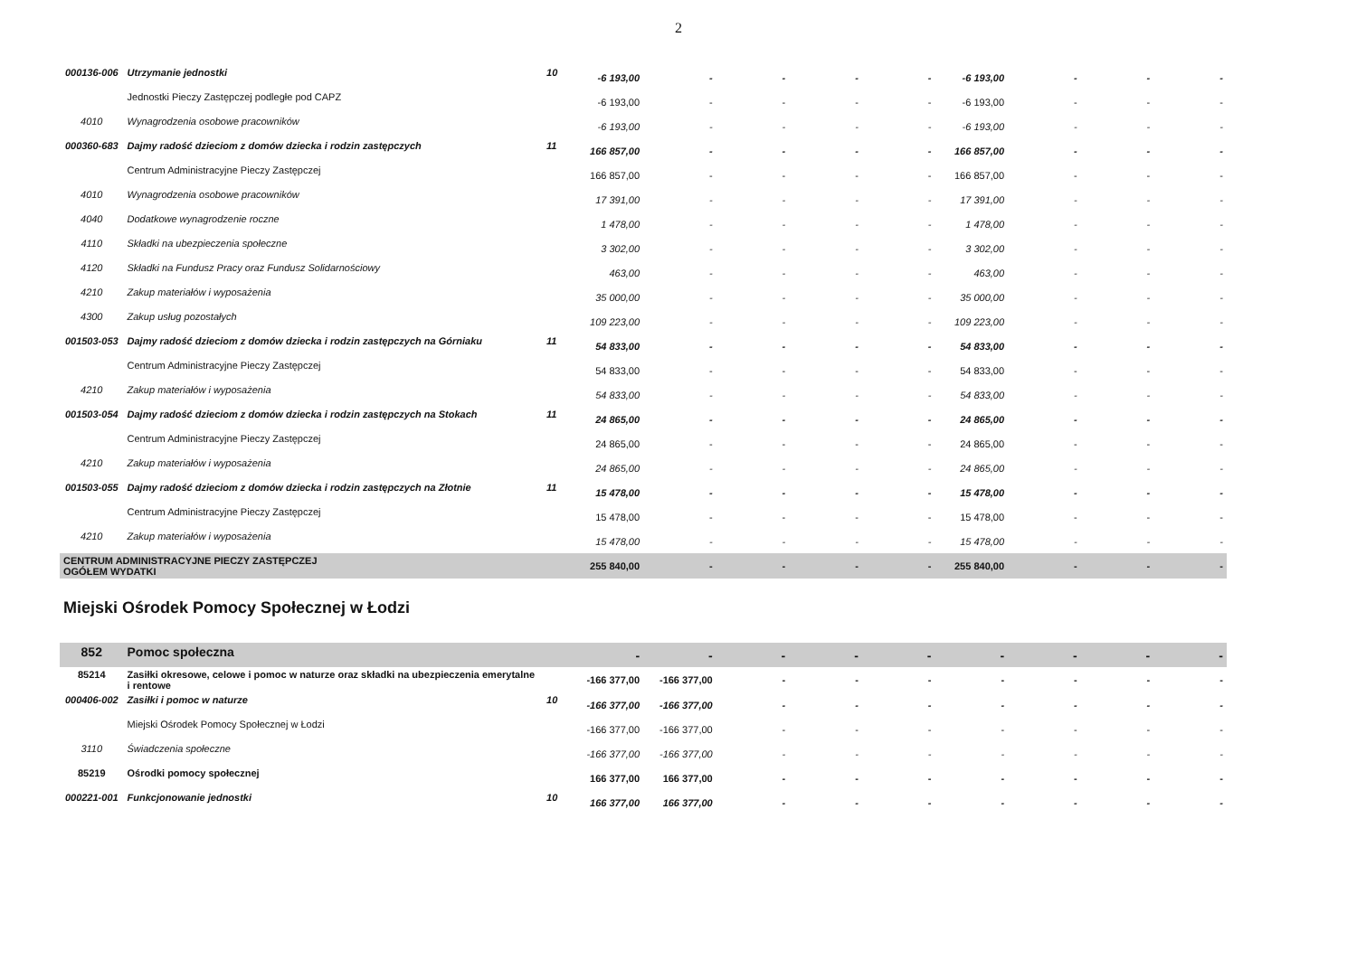2
| 000136-006 | Utrzymanie jednostki | 10 | -6 193,00 | - | - | - | - | -6 193,00 | - | - | - |
| | Jednostki Pieczy Zastępczej podległe pod CAPZ | | -6 193,00 | - | - | - | - | -6 193,00 | - | - | - |
| 4010 | Wynagrodzenia osobowe pracowników | | -6 193,00 | - | - | - | - | -6 193,00 | - | - | - |
| 000360-683 | Dajmy radość dzieciom z domów dziecka i rodzin zastępczych | 11 | 166 857,00 | - | - | - | - | 166 857,00 | - | - | - |
| | Centrum Administracyjne Pieczy Zastępczej | | 166 857,00 | - | - | - | - | 166 857,00 | - | - | - |
| 4010 | Wynagrodzenia osobowe pracowników | | 17 391,00 | - | - | - | - | 17 391,00 | - | - | - |
| 4040 | Dodatkowe wynagrodzenie roczne | | 1 478,00 | - | - | - | - | 1 478,00 | - | - | - |
| 4110 | Składki na ubezpieczenia społeczne | | 3 302,00 | - | - | - | - | 3 302,00 | - | - | - |
| 4120 | Składki na Fundusz Pracy oraz Fundusz Solidarnościowy | | 463,00 | - | - | - | - | 463,00 | - | - | - |
| 4210 | Zakup materiałów i wyposażenia | | 35 000,00 | - | - | - | - | 35 000,00 | - | - | - |
| 4300 | Zakup usług pozostałych | | 109 223,00 | - | - | - | - | 109 223,00 | - | - | - |
| 001503-053 | Dajmy radość dzieciom z domów dziecka i rodzin zastępczych na Górniaku | 11 | 54 833,00 | - | - | - | - | 54 833,00 | - | - | - |
| | Centrum Administracyjne Pieczy Zastępczej | | 54 833,00 | - | - | - | - | 54 833,00 | - | - | - |
| 4210 | Zakup materiałów i wyposażenia | | 54 833,00 | - | - | - | - | 54 833,00 | - | - | - |
| 001503-054 | Dajmy radość dzieciom z domów dziecka i rodzin zastępczych na Stokach | 11 | 24 865,00 | - | - | - | - | 24 865,00 | - | - | - |
| | Centrum Administracyjne Pieczy Zastępczej | | 24 865,00 | - | - | - | - | 24 865,00 | - | - | - |
| 4210 | Zakup materiałów i wyposażenia | | 24 865,00 | - | - | - | - | 24 865,00 | - | - | - |
| 001503-055 | Dajmy radość dzieciom z domów dziecka i rodzin zastępczych na Złotnie | 11 | 15 478,00 | - | - | - | - | 15 478,00 | - | - | - |
| | Centrum Administracyjne Pieczy Zastępczej | | 15 478,00 | - | - | - | - | 15 478,00 | - | - | - |
| 4210 | Zakup materiałów i wyposażenia | | 15 478,00 | - | - | - | - | 15 478,00 | - | - | - |
| CENTRUM ADMINISTRACYJNE PIECZY ZASTĘPCZEJ OGÓŁEM WYDATKI | | | 255 840,00 | - | - | - | - | 255 840,00 | - | - | - |
Miejski Ośrodek Pomocy Społecznej w Łodzi
| 852 | Pomoc społeczna | | - | - | - | - | - | - | - | - | - |
| 85214 | Zasiłki okresowe, celowe i pomoc w naturze oraz składki na ubezpieczenia emerytalne i rentowe | | -166 377,00 | -166 377,00 | - | - | - | - | - | - | - |
| 000406-002 | Zasiłki i pomoc w naturze | 10 | -166 377,00 | -166 377,00 | - | - | - | - | - | - | - |
| | Miejski Ośrodek Pomocy Społecznej w Łodzi | | -166 377,00 | -166 377,00 | - | - | - | - | - | - | - |
| 3110 | Świadczenia społeczne | | -166 377,00 | -166 377,00 | - | - | - | - | - | - | - |
| 85219 | Ośrodki pomocy społecznej | | 166 377,00 | 166 377,00 | - | - | - | - | - | - | - |
| 000221-001 | Funkcjonowanie jednostki | 10 | 166 377,00 | 166 377,00 | - | - | - | - | - | - | - |